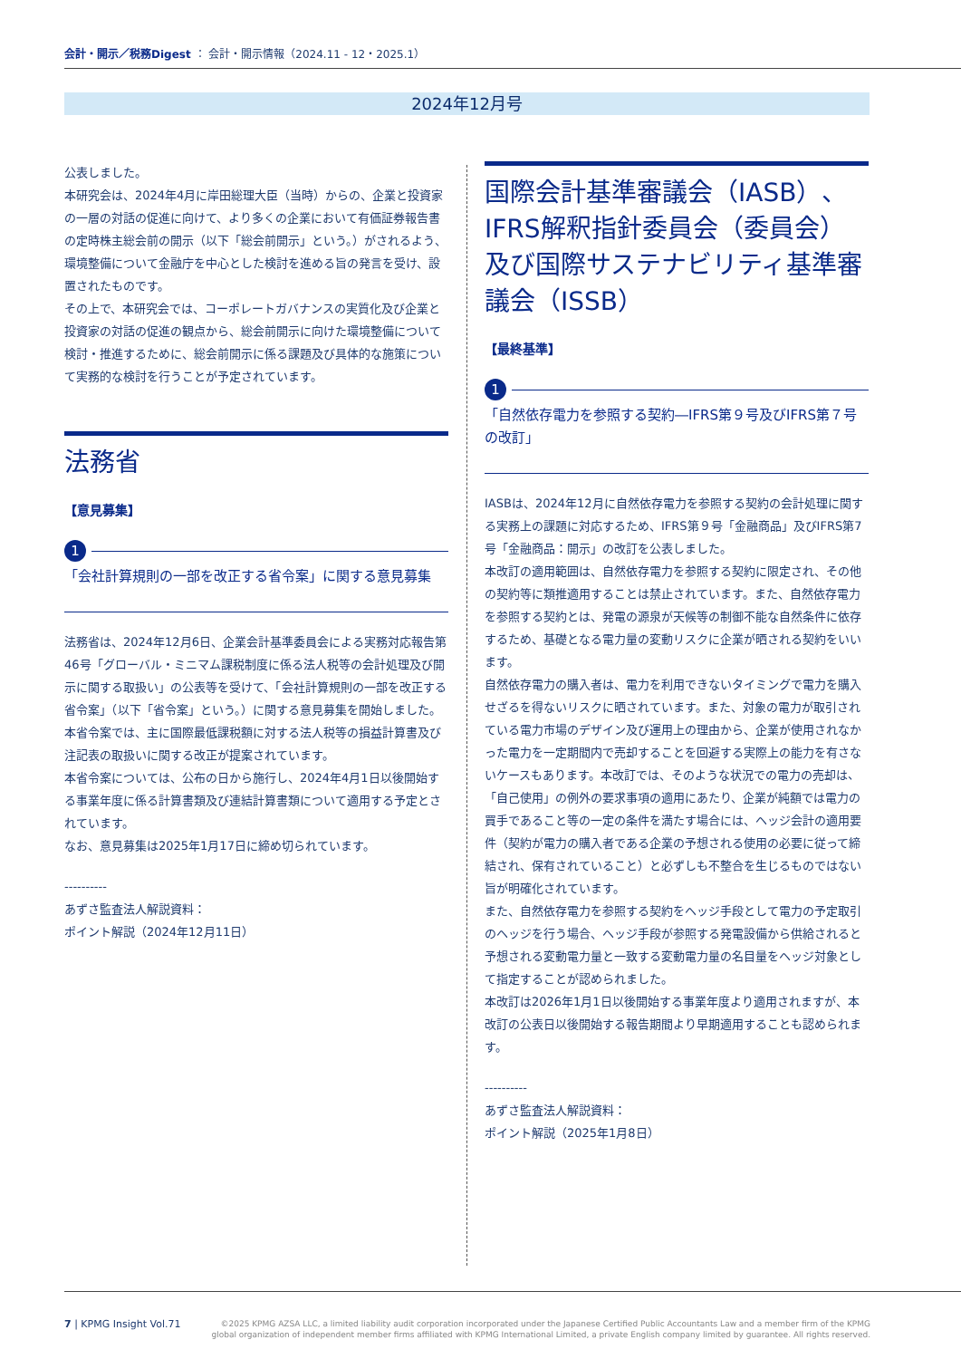会計・開示／税務Digest ： 会計・開示情報（2024.11 - 12・2025.1）
2024年12月号
公表しました。
本研究会は、2024年4月に岸田総理大臣（当時）からの、企業と投資家の一層の対話の促進に向けて、より多くの企業において有価証券報告書の定時株主総会前の開示（以下「総会前開示」という。）がされるよう、環境整備について金融庁を中心とした検討を進める旨の発言を受け、設置されたものです。
その上で、本研究会では、コーポレートガバナンスの実質化及び企業と投資家の対話の促進の観点から、総会前開示に向けた環境整備について検討・推進するために、総会前開示に係る課題及び具体的な施策について実務的な検討を行うことが予定されています。
法務省
【意見募集】
1
「会社計算規則の一部を改正する省令案」に関する意見募集
法務省は、2024年12月6日、企業会計基準委員会による実務対応報告第46号「グローバル・ミニマム課税制度に係る法人税等の会計処理及び開示に関する取扱い」の公表等を受けて、「会社計算規則の一部を改正する省令案」（以下「省令案」という。）に関する意見募集を開始しました。本省令案では、主に国際最低課税額に対する法人税等の損益計算書及び注記表の取扱いに関する改正が提案されています。
本省令案については、公布の日から施行し、2024年4月1日以後開始する事業年度に係る計算書類及び連結計算書類について適用する予定とされています。
なお、意見募集は2025年1月17日に締め切られています。
----------
あずさ監査法人解説資料：
ポイント解説（2024年12月11日）
国際会計基準審議会（IASB）、IFRS解釈指針委員会（委員会）及び国際サステナビリティ基準審議会（ISSB）
【最終基準】
1
「自然依存電力を参照する契約―IFRS第９号及びIFRS第７号の改訂」
IASBは、2024年12月に自然依存電力を参照する契約の会計処理に関する実務上の課題に対応するため、IFRS第９号「金融商品」及びIFRS第7号「金融商品：開示」の改訂を公表しました。
本改訂の適用範囲は、自然依存電力を参照する契約に限定され、その他の契約等に類推適用することは禁止されています。また、自然依存電力を参照する契約とは、発電の源泉が天候等の制御不能な自然条件に依存するため、基礎となる電力量の変動リスクに企業が晒される契約をいいます。
自然依存電力の購入者は、電力を利用できないタイミングで電力を購入せざるを得ないリスクに晒されています。また、対象の電力が取引されている電力市場のデザイン及び運用上の理由から、企業が使用されなかった電力を一定期間内で売却することを回避する実際上の能力を有さないケースもあります。本改訂では、そのような状況での電力の売却は、「自己使用」の例外の要求事項の適用にあたり、企業が純額では電力の買手であること等の一定の条件を満たす場合には、ヘッジ会計の適用要件（契約が電力の購入者である企業の予想される使用の必要に従って締結され、保有されていること）と必ずしも不整合を生じるものではない旨が明確化されています。
また、自然依存電力を参照する契約をヘッジ手段として電力の予定取引のヘッジを行う場合、ヘッジ手段が参照する発電設備から供給されると予想される変動電力量と一致する変動電力量の名目量をヘッジ対象として指定することが認められました。
本改訂は2026年1月1日以後開始する事業年度より適用されますが、本改訂の公表日以後開始する報告期間より早期適用することも認められます。
----------
あずさ監査法人解説資料：
ポイント解説（2025年1月8日）
7 | KPMG Insight Vol.71
©2025 KPMG AZSA LLC, a limited liability audit corporation incorporated under the Japanese Certified Public Accountants Law and a member firm of the KPMG
global organization of independent member firms affiliated with KPMG International Limited, a private English company limited by guarantee. All rights reserved.